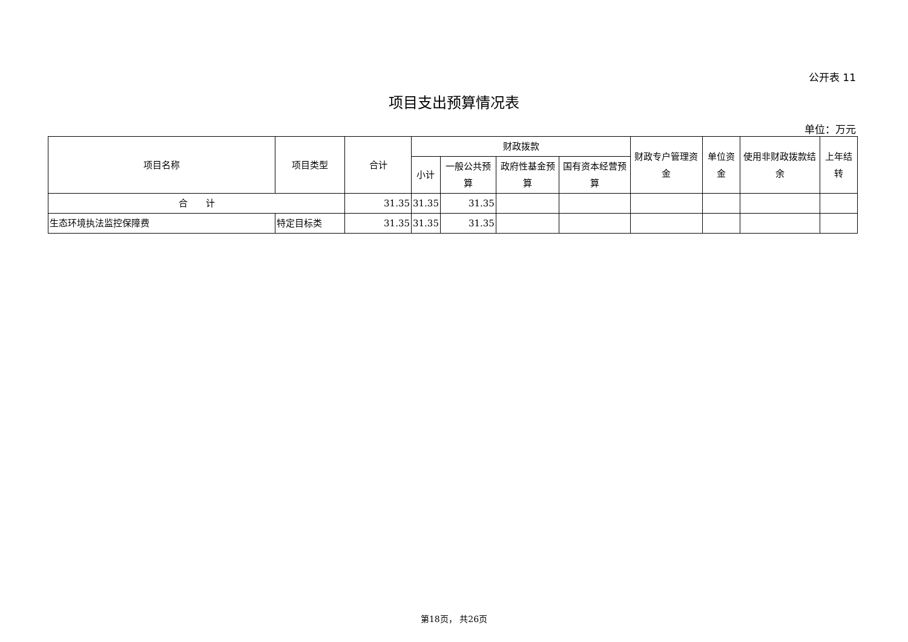公开表 11
项目支出预算情况表
单位：万元
| 项目名称 | 项目类型 | 合计 | 财政拨款 | | | | 财政专户管理资金 | 单位资金 | 使用非财政拨款结余 | 上年结转 |
| --- | --- | --- | --- | --- | --- | --- | --- | --- | --- | --- |
| | | | 小计 | 一般公共预算 | 政府性基金预算 | 国有资本经营预算 | | | | |
| 合 计 | | 31.35 | 31.35 | 31.35 | | | | | | |
| 生态环境执法监控保障费 | 特定目标类 | 31.35 | 31.35 | 31.35 | | | | | | |
第18页， 共26页